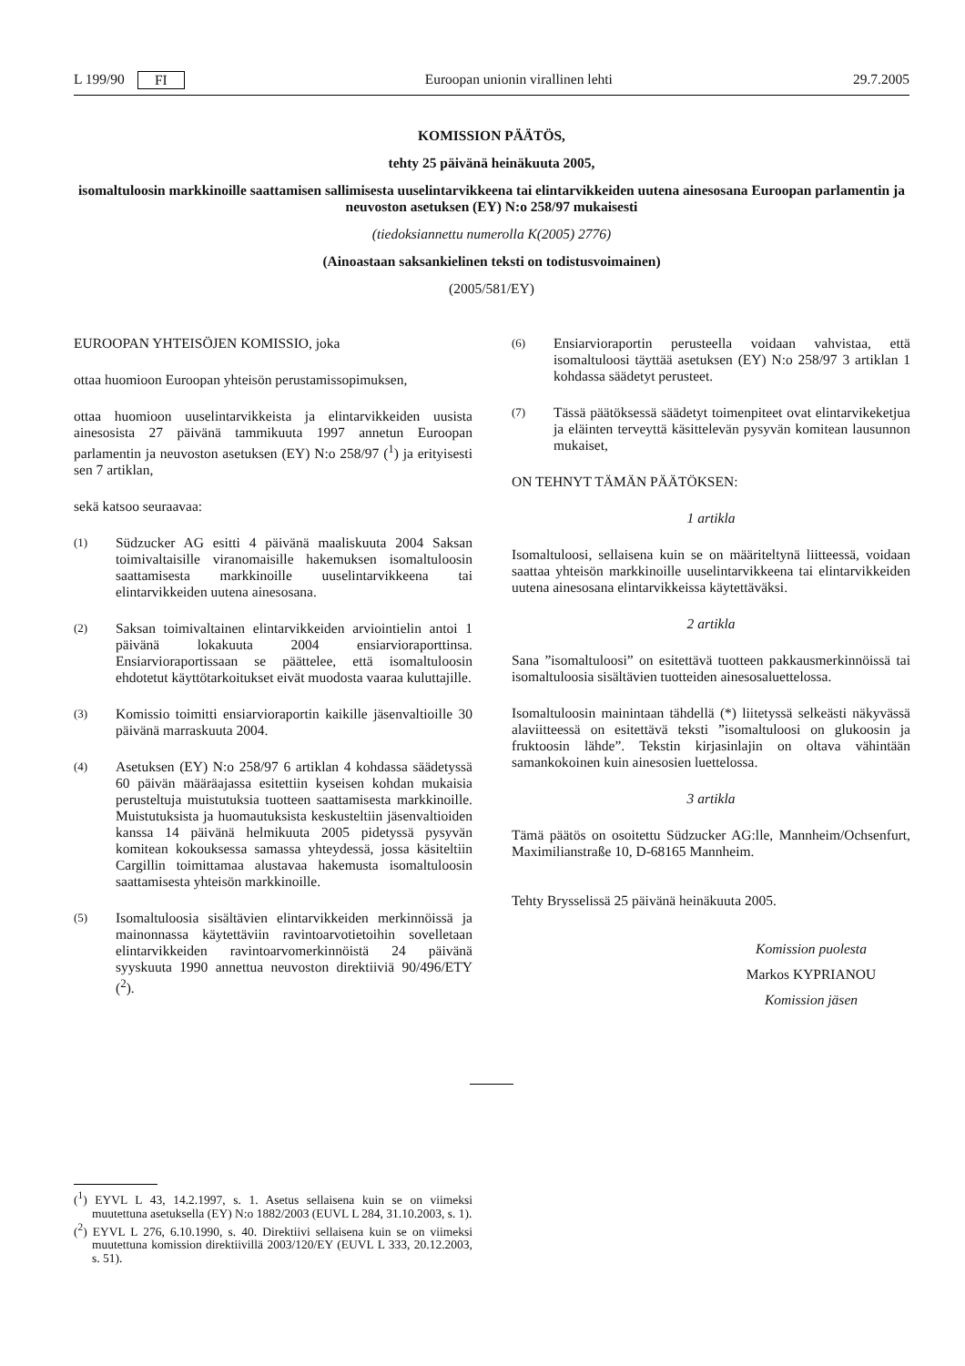L 199/90 FI Euroopan unionin virallinen lehti 29.7.2005
KOMISSION PÄÄTÖS,
tehty 25 päivänä heinäkuuta 2005,
isomaltuloosin markkinoille saattamisen sallimisesta uuselintarvikkeena tai elintarvikkeiden uutena ainesosana Euroopan parlamentin ja neuvoston asetuksen (EY) N:o 258/97 mukaisesti
(tiedoksiannettu numerolla K(2005) 2776)
(Ainoastaan saksankielinen teksti on todistusvoimainen)
(2005/581/EY)
EUROOPAN YHTEISÖJEN KOMISSIO, joka
ottaa huomioon Euroopan yhteisön perustamissopimuksen,
ottaa huomioon uuselintarvikkeista ja elintarvikkeiden uusista ainesosista 27 päivänä tammikuuta 1997 annetun Euroopan parlamentin ja neuvoston asetuksen (EY) N:o 258/97 (<sup>1</sup>) ja erityisesti sen 7 artiklan,
sekä katsoo seuraavaa:
(1)
Südzucker AG esitti 4 päivänä maaliskuuta 2004 Saksan toimivaltaisille viranomaisille hakemuksen isomaltuloosin saattamisesta markkinoille uuselintarvikkeena tai elintarvikkeiden uutena ainesosana.
(2)
Saksan toimivaltainen elintarvikkeiden arviointielin antoi 1 päivänä lokakuuta 2004 ensiarvioraporttinsa. Ensiarvioraportissaan se päättelee, että isomaltuloosin ehdotetut käyttötarkoitukset eivät muodosta vaaraa kuluttajille.
(3)
Komissio toimitti ensiarvioraportin kaikille jäsenvaltioille 30 päivänä marraskuuta 2004.
(4)
Asetuksen (EY) N:o 258/97 6 artiklan 4 kohdassa säädetyssä 60 päivän määräajassa esitettiin kyseisen kohdan mukaisia perusteltuja muistutuksia tuotteen saattamisesta markkinoille. Muistutuksista ja huomautuksista keskusteltiin jäsenvaltioiden kanssa 14 päivänä helmikuuta 2005 pidetyssä pysyvän komitean kokouksessa samassa yhteydessä, jossa käsiteltiin Cargillin toimittamaa alustavaa hakemusta isomaltuloosin saattamisesta yhteisön markkinoille.
(5)
Isomaltuloosia sisältävien elintarvikkeiden merkinnöissä ja mainonnassa käytettäviin ravintoarvotietoihin sovelletaan elintarvikkeiden ravintoarvomerkinnöistä 24 päivänä syyskuuta 1990 annettua neuvoston direktiiviä 90/496/ETY (<sup>2</sup>).
(6)
Ensiarvioraportin perusteella voidaan vahvistaa, että isomaltuloosi täyttää asetuksen (EY) N:o 258/97 3 artiklan 1 kohdassa säädetyt perusteet.
(7)
Tässä päätöksessä säädetyt toimenpiteet ovat elintarvikeketjua ja eläinten terveyttä käsittelevän pysyvän komitean lausunnon mukaiset,
ON TEHNYT TÄMÄN PÄÄTÖKSEN:
1 artikla
Isomaltuloosi, sellaisena kuin se on määriteltynä liitteessä, voidaan saattaa yhteisön markkinoille uuselintarvikkeena tai elintarvikkeiden uutena ainesosana elintarvikkeissa käytettäväksi.
2 artikla
Sana ”isomaltuloosi” on esitettävä tuotteen pakkausmerkinnöissä tai isomaltuloosia sisältävien tuotteiden ainesosaluettelossa.
Isomaltuloosin mainintaan tähdellä (*) liitetyssä selkeästi näkyvässä alaviitteessä on esitettävä teksti ”isomaltuloosi on glukoosin ja fruktoosin lähde”. Tekstin kirjasinlajin on oltava vähintään samankokoinen kuin ainesosien luettelossa.
3 artikla
Tämä päätös on osoitettu Südzucker AG:lle, Mannheim/Ochsenfurt, Maximilianstraße 10, D-68165 Mannheim.
Tehty Brysselissä 25 päivänä heinäkuuta 2005.
Komission puolesta
Markos KYPRIANOU
Komission jäsen
(<sup>1</sup>) EYVL L 43, 14.2.1997, s. 1. Asetus sellaisena kuin se on viimeksi muutettuna asetuksella (EY) N:o 1882/2003 (EUVL L 284, 31.10.2003, s. 1).
(<sup>2</sup>) EYVL L 276, 6.10.1990, s. 40. Direktiivi sellaisena kuin se on viimeksi muutettuna komission direktiivillä 2003/120/EY (EUVL L 333, 20.12.2003, s. 51).